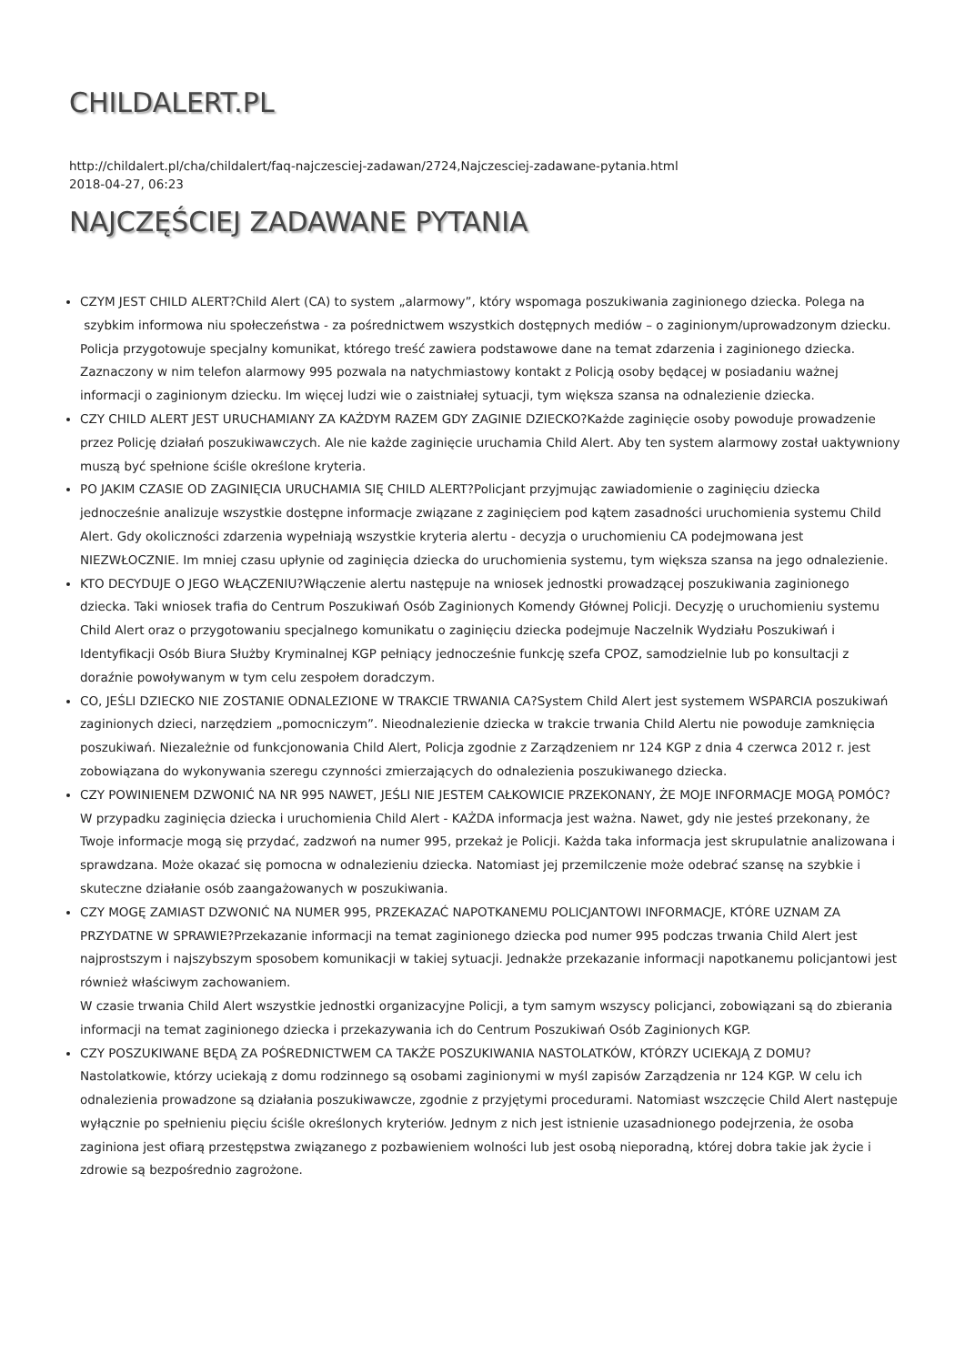CHILDALERT.PL
http://childalert.pl/cha/childalert/faq-najczesciej-zadawan/2724,Najczesciej-zadawane-pytania.html
2018-04-27, 06:23
NAJCZĘŚCIEJ ZADAWANE PYTANIA
CZYM JEST CHILD ALERT?Child Alert (CA) to system „alarmowy”, który wspomaga poszukiwania zaginionego dziecka. Polega na szybkim informowa niu społeczeństwa - za pośrednictwem wszystkich dostępnych mediów – o zaginionym/uprowadzonym dziecku. Policja przygotowuje specjalny komunikat, którego treść zawiera podstawowe dane na temat zdarzenia i zaginionego dziecka. Zaznaczony w nim telefon alarmowy 995 pozwala na natychmiastowy kontakt z Policją osoby będącej w posiadaniu ważnej informacji o zaginionym dziecku. Im więcej ludzi wie o zaistniałej sytuacji, tym większa szansa na odnalezienie dziecka.
CZY CHILD ALERT JEST URUCHAMIANY ZA KAŻDYM RAZEM GDY ZAGINIE DZIECKO?Każde zaginięcie osoby powoduje prowadzenie przez Policję działań poszukiwawczych. Ale nie każde zaginięcie uruchamia Child Alert. Aby ten system alarmowy został uaktywniony muszą być spełnione ściśle określone kryteria.
PO JAKIM CZASIE OD ZAGINIĘCIA URUCHAMIA SIĘ CHILD ALERT?Policjant przyjmując zawiadomienie o zaginięciu dziecka jednocześnie analizuje wszystkie dostępne informacje związane z zaginięciem pod kątem zasadności uruchomienia systemu Child Alert. Gdy okoliczności zdarzenia wypełniają wszystkie kryteria alertu - decyzja o uruchomieniu CA podejmowana jest NIEZWŁOCZNIE. Im mniej czasu upłynie od zaginięcia dziecka do uruchomienia systemu, tym większa szansa na jego odnalezienie.
KTO DECYDUJE O JEGO WŁĄCZENIU?Włączenie alertu następuje na wniosek jednostki prowadzącej poszukiwania zaginionego dziecka. Taki wniosek trafia do Centrum Poszukiwań Osób Zaginionych Komendy Głównej Policji. Decyzję o uruchomieniu systemu Child Alert oraz o przygotowaniu specjalnego komunikatu o zaginięciu dziecka podejmuje Naczelnik Wydziału Poszukiwań i Identyfikacji Osób Biura Służby Kryminalnej KGP pełniący jednocześnie funkcję szefa CPOZ, samodzielnie lub po konsultacji z doraźnie powoływanym w tym celu zespołem doradczym.
CO, JEŚLI DZIECKO NIE ZOSTANIE ODNALEZIONE W TRAKCIE TRWANIA CA?System Child Alert jest systemem WSPARCIA poszukiwań zaginionych dzieci, narzędziem „pomocniczym”. Nieodnalezienie dziecka w trakcie trwania Child Alertu nie powoduje zamknięcia poszukiwań. Niezależnie od funkcjonowania Child Alert, Policja zgodnie z Zarządzeniem nr 124 KGP z dnia 4 czerwca 2012 r. jest zobowiązana do wykonywania szeregu czynności zmierzających do odnalezienia poszukiwanego dziecka.
CZY POWINIENEM DZWONIĆ NA NR 995 NAWET, JEŚLI NIE JESTEM CAŁKOWICIE PRZEKONANY, ŻE MOJE INFORMACJE MOGĄ POMÓC?W przypadku zaginięcia dziecka i uruchomienia Child Alert - KAŻDA informacja jest ważna. Nawet, gdy nie jesteś przekonany, że Twoje informacje mogą się przydać, zadzwoń na numer 995, przekaż je Policji. Każda taka informacja jest skrupulatnie analizowana i sprawdzana. Może okazać się pomocna w odnalezieniu dziecka. Natomiast jej przemilczenie może odebrać szansę na szybkie i skuteczne działanie osób zaangażowanych w poszukiwania.
CZY MOGĘ ZAMIAST DZWONIĆ NA NUMER 995, PRZEKAZAĆ NAPOTKANEMU POLICJANTOWI INFORMACJE, KTÓRE UZNAM ZA PRZYDATNE W SPRAWIE?Przekazanie informacji na temat zaginionego dziecka pod numer 995 podczas trwania Child Alert jest najprostszym i najszybszym sposobem komunikacji w takiej sytuacji. Jednakże przekazanie informacji napotkanemu policjantowi jest również właściwym zachowaniem.
W czasie trwania Child Alert wszystkie jednostki organizacyjne Policji, a tym samym wszyscy policjanci, zobowiązani są do zbierania informacji na temat zaginionego dziecka i przekazywania ich do Centrum Poszukiwań Osób Zaginionych KGP.
CZY POSZUKIWANE BĘDĄ ZA POŚREDNICTWEM CA TAKŻE POSZUKIWANIA NASTOLATKÓW, KTÓRZY UCIEKAJĄ Z DOMU?
Nastolatkowie, którzy uciekają z domu rodzinnego są osobami zaginionymi w myśl zapisów Zarządzenia nr 124 KGP. W celu ich odnalezienia prowadzone są działania poszukiwawcze, zgodnie z przyjętymi procedurami. Natomiast wszczęcie Child Alert następuje wyłącznie po spełnieniu pięciu ściśle określonych kryteriów. Jednym z nich jest istnienie uzasadnionego podejrzenia, że osoba zaginiona jest ofiarą przestępstwa związanego z pozbawieniem wolności lub jest osobą nieporadną, której dobra takie jak życie i zdrowie są bezpośrednio zagrożone.